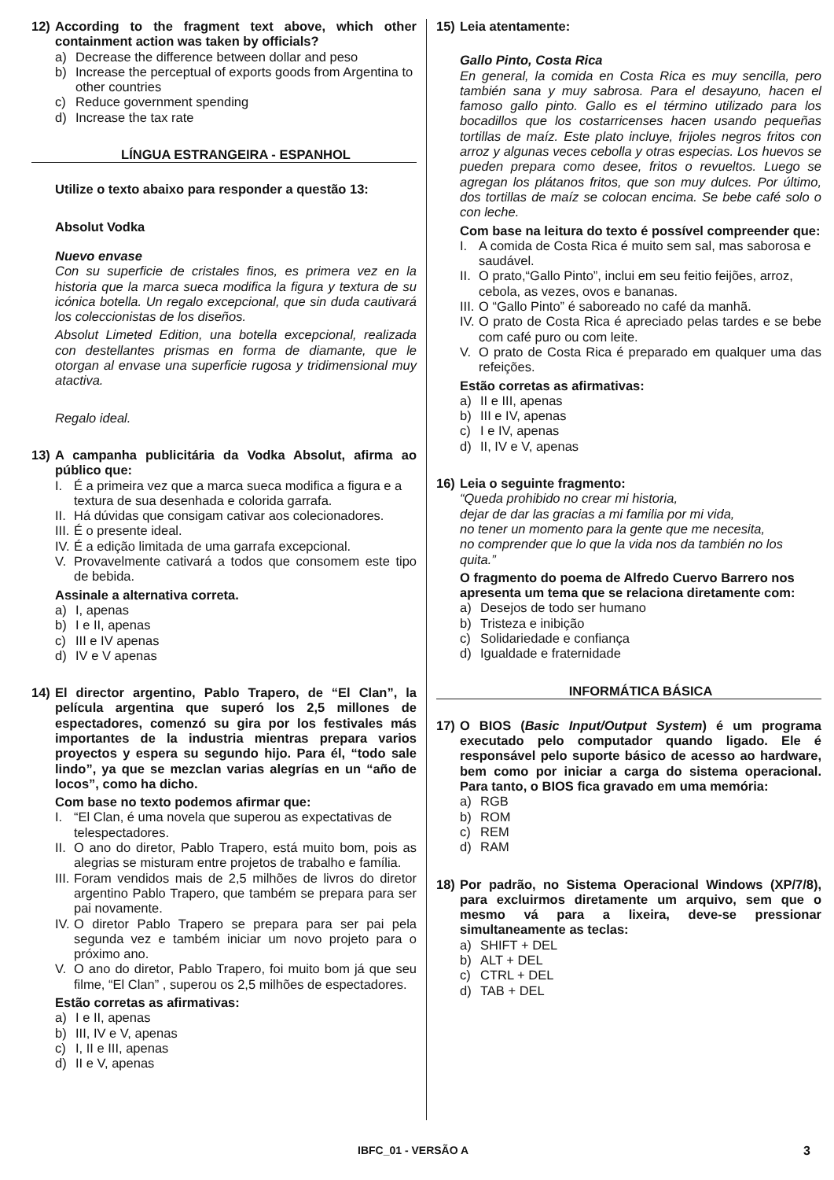12) According to the fragment text above, which other containment action was taken by officials?
a) Decrease the difference between dollar and peso
b) Increase the perceptual of exports goods from Argentina to other countries
c) Reduce government spending
d) Increase the tax rate
LÍNGUA ESTRANGEIRA - ESPANHOL
Utilize o texto abaixo para responder a questão 13:
Absolut Vodka
Nuevo envase
Con su superficie de cristales finos, es primera vez en la historia que la marca sueca modifica la figura y textura de su icónica botella. Un regalo excepcional, que sin duda cautivará los coleccionistas de los diseños.
Absolut Limeted Edition, una botella excepcional, realizada con destellantes prismas en forma de diamante, que le otorgan al envase una superficie rugosa y tridimensional muy atactiva.
Regalo ideal.
13) A campanha publicitária da Vodka Absolut, afirma ao público que:
I. É a primeira vez que a marca sueca modifica a figura e a textura de sua desenhada e colorida garrafa.
II. Há dúvidas que consigam cativar aos colecionadores.
III. É o presente ideal.
IV. É a edição limitada de uma garrafa excepcional.
V. Provavelmente cativará a todos que consomem este tipo de bebida.
Assinale a alternativa correta.
a) I, apenas
b) I e II, apenas
c) III e IV apenas
d) IV e V apenas
14) El director argentino, Pablo Trapero, de “El Clan”, la película argentina que superó los 2,5 millones de espectadores, comenzó su gira por los festivales más importantes de la industria mientras prepara varios proyectos y espera su segundo hijo. Para él, “todo sale lindo”, ya que se mezclan varias alegrías en un “año de locos”, como ha dicho.
Com base no texto podemos afirmar que:
I. “El Clan, é uma novela que superou as expectativas de telespectadores.
II. O ano do diretor, Pablo Trapero, está muito bom, pois as alegrias se misturam entre projetos de trabalho e família.
III. Foram vendidos mais de 2,5 milhões de livros do diretor argentino Pablo Trapero, que também se prepara para ser pai novamente.
IV. O diretor Pablo Trapero se prepara para ser pai pela segunda vez e também iniciar um novo projeto para o próximo ano.
V. O ano do diretor, Pablo Trapero, foi muito bom já que seu filme, “El Clan” , superou os 2,5 milhões de espectadores.
Estão corretas as afirmativas:
a) I e II, apenas
b) III, IV e V, apenas
c) I, II e III, apenas
d) II e V, apenas
15) Leia atentamente:
Gallo Pinto, Costa Rica
En general, la comida en Costa Rica es muy sencilla, pero también sana y muy sabrosa. Para el desayuno, hacen el famoso gallo pinto. Gallo es el término utilizado para los bocadillos que los costarricenses hacen usando pequeñas tortillas de maíz. Este plato incluye, frijoles negros fritos con arroz y algunas veces cebolla y otras especias. Los huevos se pueden prepara como desee, fritos o revueltos. Luego se agregan los plátanos fritos, que son muy dulces. Por último, dos tortillas de maíz se colocan encima. Se bebe café solo o con leche.
Com base na leitura do texto é possível compreender que:
I. A comida de Costa Rica é muito sem sal, mas saborosa e saudável.
II. O prato,“Gallo Pinto”, inclui em seu feitio feijões, arroz, cebola, as vezes, ovos e bananas.
III. O “Gallo Pinto” é saboreado no café da manhã.
IV. O prato de Costa Rica é apreciado pelas tardes e se bebe com café puro ou com leite.
V. O prato de Costa Rica é preparado em qualquer uma das refeições.
Estão corretas as afirmativas:
a) II e III, apenas
b) III e IV, apenas
c) I e IV, apenas
d) II, IV e V, apenas
16) Leia o seguinte fragmento:
“Queda prohibido no crear mi historia,
dejar de dar las gracias a mi familia por mi vida,
no tener un momento para la gente que me necesita,
no comprender que lo que la vida nos da también no los quita.”
O fragmento do poema de Alfredo Cuervo Barrero nos apresenta um tema que se relaciona diretamente com:
a) Desejos de todo ser humano
b) Tristeza e inibição
c) Solidariedade e confiança
d) Igualdade e fraternidade
INFORMÁTICA BÁSICA
17) O BIOS (Basic Input/Output System) é um programa executado pelo computador quando ligado. Ele é responsável pelo suporte básico de acesso ao hardware, bem como por iniciar a carga do sistema operacional. Para tanto, o BIOS fica gravado em uma memória:
a) RGB
b) ROM
c) REM
d) RAM
18) Por padrão, no Sistema Operacional Windows (XP/7/8), para excluirmos diretamente um arquivo, sem que o mesmo vá para a lixeira, deve-se pressionar simultaneamente as teclas:
a) SHIFT + DEL
b) ALT + DEL
c) CTRL + DEL
d) TAB + DEL
IBFC_01 - VERSÃO A 3